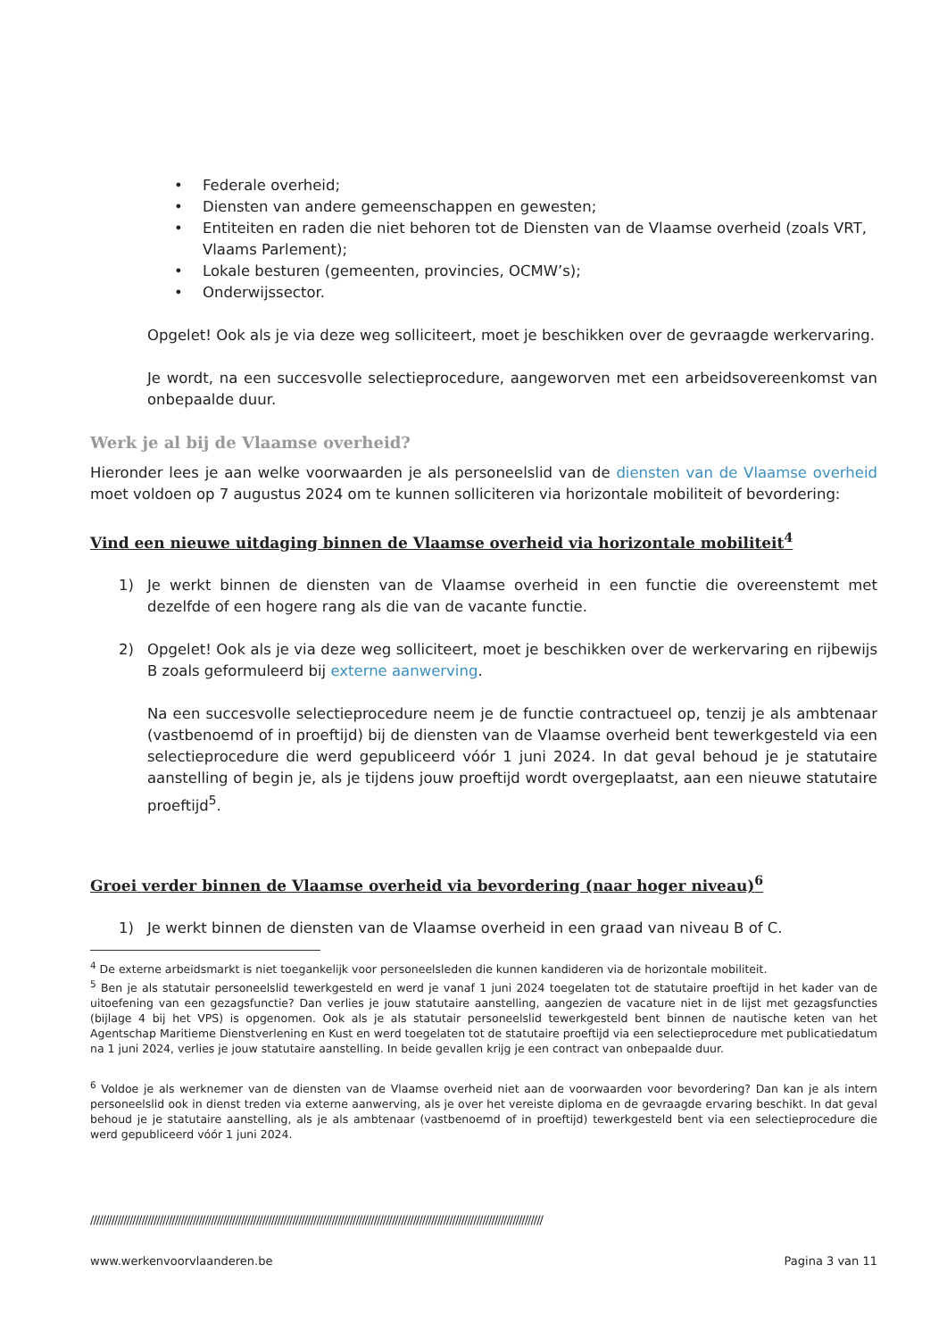• Federale overheid;
• Diensten van andere gemeenschappen en gewesten;
• Entiteiten en raden die niet behoren tot de Diensten van de Vlaamse overheid (zoals VRT, Vlaams Parlement);
• Lokale besturen (gemeenten, provincies, OCMW’s);
• Onderwijssector.
Opgelet! Ook als je via deze weg solliciteert, moet je beschikken over de gevraagde werkervaring.
Je wordt, na een succesvolle selectieprocedure, aangeworven met een arbeidsovereenkomst van onbepaalde duur.
Werk je al bij de Vlaamse overheid?
Hieronder lees je aan welke voorwaarden je als personeelslid van de diensten van de Vlaamse overheid moet voldoen op 7 augustus 2024 om te kunnen solliciteren via horizontale mobiliteit of bevordering:
Vind een nieuwe uitdaging binnen de Vlaamse overheid via horizontale mobiliteit<sup>4</sup>
1) Je werkt binnen de diensten van de Vlaamse overheid in een functie die overeenstemt met dezelfde of een hogere rang als die van de vacante functie.
2) Opgelet! Ook als je via deze weg solliciteert, moet je beschikken over de werkervaring en rijbewijs B zoals geformuleerd bij externe aanwerving.
Na een succesvolle selectieprocedure neem je de functie contractueel op, tenzij je als ambtenaar (vastbenoemd of in proeftijd) bij de diensten van de Vlaamse overheid bent tewerkgesteld via een selectieprocedure die werd gepubliceerd vóór 1 juni 2024. In dat geval behoud je je statutaire aanstelling of begin je, als je tijdens jouw proeftijd wordt overgeplaatst, aan een nieuwe statutaire proeftijd<sup>5</sup>.
Groei verder binnen de Vlaamse overheid via bevordering (naar hoger niveau)<sup>6</sup>
1) Je werkt binnen de diensten van de Vlaamse overheid in een graad van niveau B of C.
<sup>4</sup> De externe arbeidsmarkt is niet toegankelijk voor personeelsleden die kunnen kandideren via de horizontale mobiliteit.
<sup>5</sup> Ben je als statutair personeelslid tewerkgesteld en werd je vanaf 1 juni 2024 toegelaten tot de statutaire proeftijd in het kader van de uitoefening van een gezagsfunctie? Dan verlies je jouw statutaire aanstelling, aangezien de vacature niet in de lijst met gezagsfuncties (bijlage 4 bij het VPS) is opgenomen. Ook als je als statutair personeelslid tewerkgesteld bent binnen de nautische keten van het Agentschap Maritieme Dienstverlening en Kust en werd toegelaten tot de statutaire proeftijd via een selectieprocedure met publicatiedatum na 1 juni 2024, verlies je jouw statutaire aanstelling. In beide gevallen krijg je een contract van onbepaalde duur.
<sup>6</sup> Voldoe je als werknemer van de diensten van de Vlaamse overheid niet aan de voorwaarden voor bevordering? Dan kan je als intern personeelslid ook in dienst treden via externe aanwerving, als je over het vereiste diploma en de gevraagde ervaring beschikt. In dat geval behoud je je statutaire aanstelling, als je als ambtenaar (vastbenoemd of in proeftijd) tewerkgesteld bent via een selectieprocedure die werd gepubliceerd vóór 1 juni 2024.
//////////////////////////////////////////////////////////////////////////////////////////////////////////////////////////////////////////////////////
www.werkenvoorvlaanderen.be Pagina 3 van 11